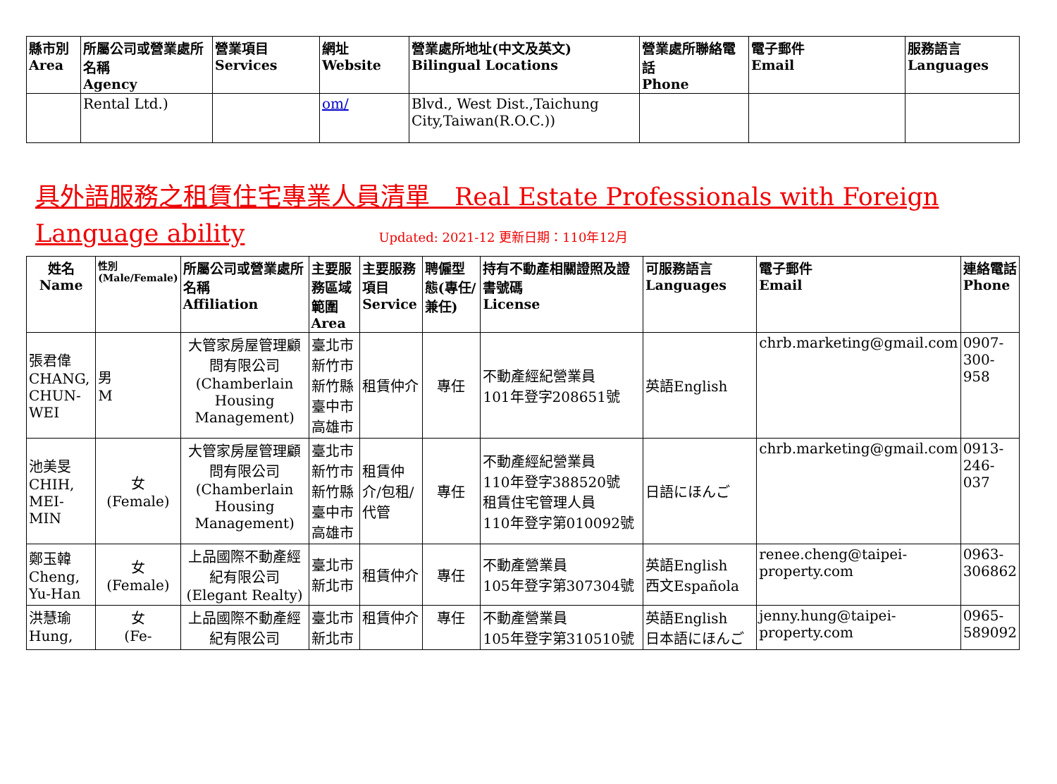| 縣市別 Area | 所屬公司或營業處所名稱 Agency | 營業項目 Services | 網址 Website | 營業處所地址(中文及英文) Bilingual Locations | 營業處所聯絡電話 Phone | 電子郵件 Email | 服務語言 Languages |
| --- | --- | --- | --- | --- | --- | --- | --- |
| | Rental Ltd.) | | om/ | Blvd., West Dist.,Taichung City,Taiwan(R.O.C.)) | | | |
具外語服務之租賃住宅專業人員清單　Real Estate Professionals with Foreign Language ability Updated: 2021-12 更新日期：110年12月
| 姓名 Name | 性別 (Male/Female) | 所屬公司或營業處所名稱 Affiliation | 主要服務區域範圍 Area | 主要服務項目 Service | 聘僱型態(專任/兼任) | 持有不動產相關證照及證書號碼 License | 可服務語言 Languages | 電子郵件 Email | 連絡電話 Phone |
| --- | --- | --- | --- | --- | --- | --- | --- | --- | --- |
| 張君偉 CHANG, CHUN-WEI | 男 M | 大管家房屋管理顧問有限公司(Chamberlain Housing Management) | 臺北市 新竹市 新竹縣 臺中市 高雄市 | 租賃仲介 | 專任 | 不動產經紀營業員 101年登字208651號 | 英語English | chrb.marketing@gmail.com | 0907-300-958 |
| 池美旻 CHIH, MEI-MIN | 女 (Female) | 大管家房屋管理顧問有限公司(Chamberlain Housing Management) | 臺北市 新竹市 新竹縣 臺中市 高雄市 | 租賃仲介/包租/代管 | 專任 | 不動產經紀營業員 110年登字388520號 租賃住宅管理人員 110年登字第010092號 | 日語にほんご | chrb.marketing@gmail.com | 0913-246-037 |
| 鄭玉韓 Cheng, Yu-Han | 女 (Female) | 上品國際不動產經紀有限公司(Elegant Realty) | 臺北市 新北市 | 租賃仲介 | 專任 | 不動產營業員 105年登字第307304號 | 英語English 西文Española | renee.cheng@taipei-property.com | 0963-306862 |
| 洪慧瑜 Hung, | 女 (Fe- | 上品國際不動產經紀有限公司 | 臺北市 新北市 | 租賃仲介 | 專任 | 不動產營業員 105年登字第310510號 | 英語English 日本語にほんご | jenny.hung@taipei-property.com | 0965-589092 |